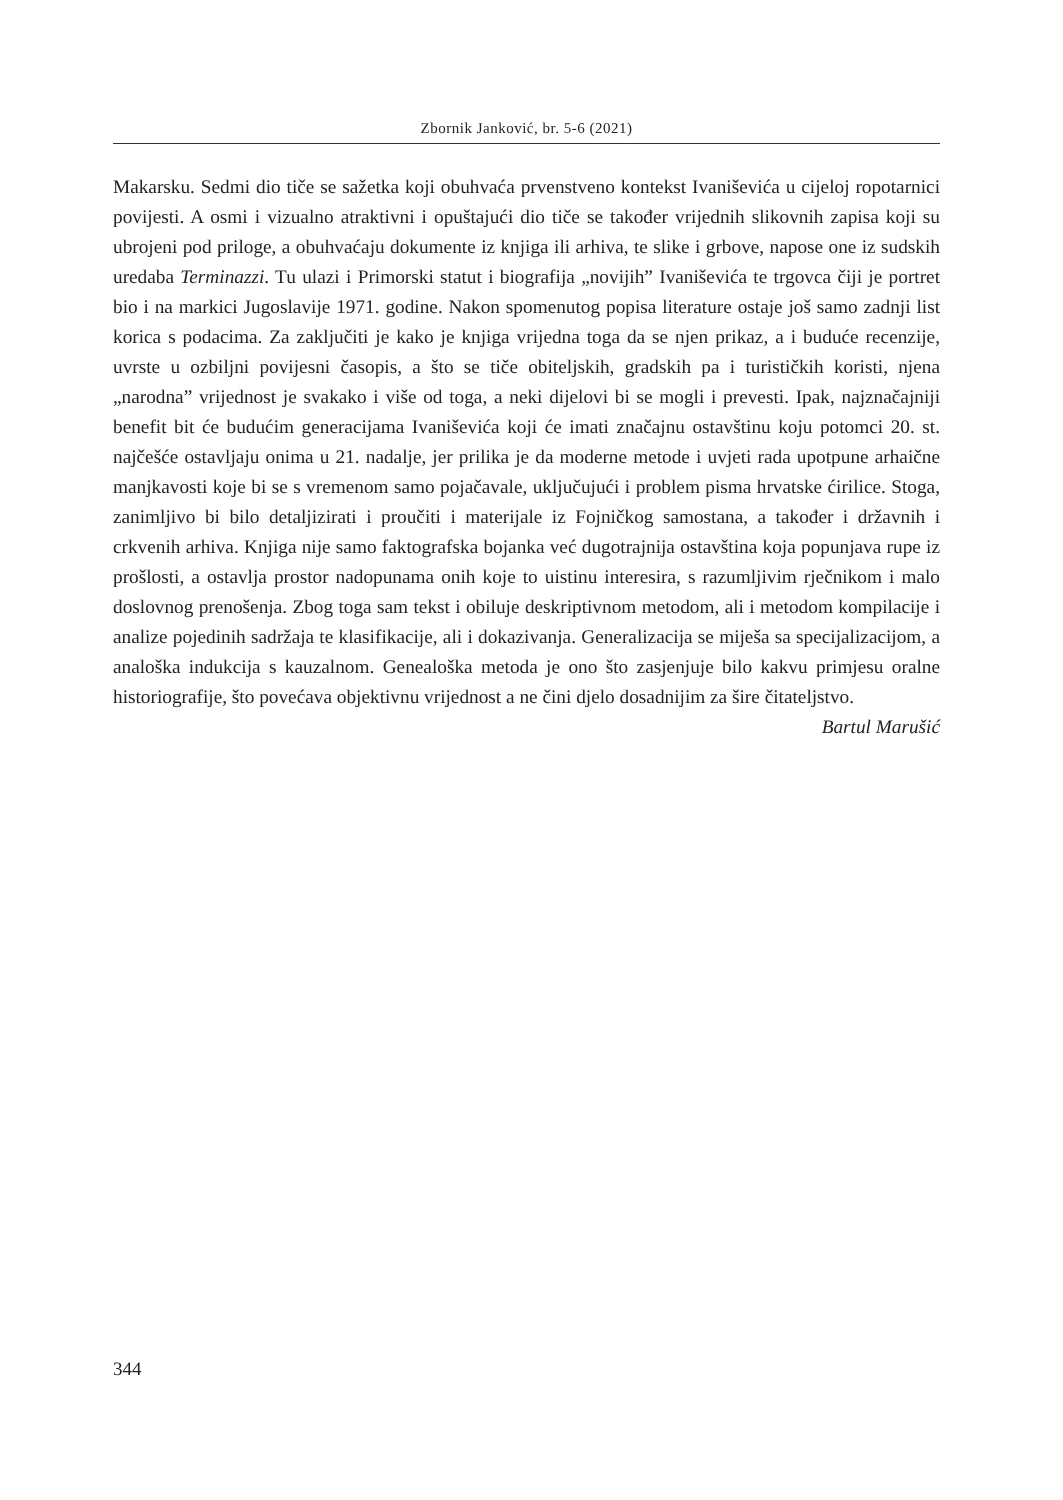Zbornik Janković, br. 5-6 (2021)
Makarsku. Sedmi dio tiče se sažetka koji obuhvaća prvenstveno kontekst Ivaniševića u cijeloj ropotarnici povijesti. A osmi i vizualno atraktivni i opuštajući dio tiče se također vrijednih slikovnih zapisa koji su ubrojeni pod priloge, a obuhvaćaju dokumente iz knjiga ili arhiva, te slike i grbove, napose one iz sudskih uredaba Terminazzi. Tu ulazi i Primorski statut i biografija „novijih” Ivaniševića te trgovca čiji je portret bio i na markici Jugoslavije 1971. godine. Nakon spomenutog popisa literature ostaje još samo zadnji list korica s podacima. Za zaključiti je kako je knjiga vrijedna toga da se njen prikaz, a i buduće recenzije, uvrste u ozbiljni povijesni časopis, a što se tiče obiteljskih, gradskih pa i turističkih koristi, njena „narodna” vrijednost je svakako i više od toga, a neki dijelovi bi se mogli i prevesti. Ipak, najznačajniji benefit bit će budućim generacijama Ivaniševića koji će imati značajnu ostavštinu koju potomci 20. st. najčešće ostavljaju onima u 21. nadalje, jer prilika je da moderne metode i uvjeti rada upotpune arhaične manjkavosti koje bi se s vremenom samo pojačavale, uključujući i problem pisma hrvatske ćirilice. Stoga, zanimljivo bi bilo detaljizirati i proučiti i materijale iz Fojničkog samostana, a također i državnih i crkvenih arhiva. Knjiga nije samo faktografska bojanka već dugotrajnija ostavština koja popunjava rupe iz prošlosti, a ostavlja prostor nadopunama onih koje to uistinu interesira, s razumljivim rječnikom i malo doslovnog prenošenja. Zbog toga sam tekst i obiluje deskriptivnom metodom, ali i metodom kompilacije i analize pojedinih sadržaja te klasifikacije, ali i dokazivanja. Generalizacija se miješa sa specijalizacijom, a analoška indukcija s kauzalnom. Genealoška metoda je ono što zasjenjuje bilo kakvu primjesu oralne historiografije, što povećava objektivnu vrijednost a ne čini djelo dosadnijim za šire čitateljstvo.
Bartul Marušić
344